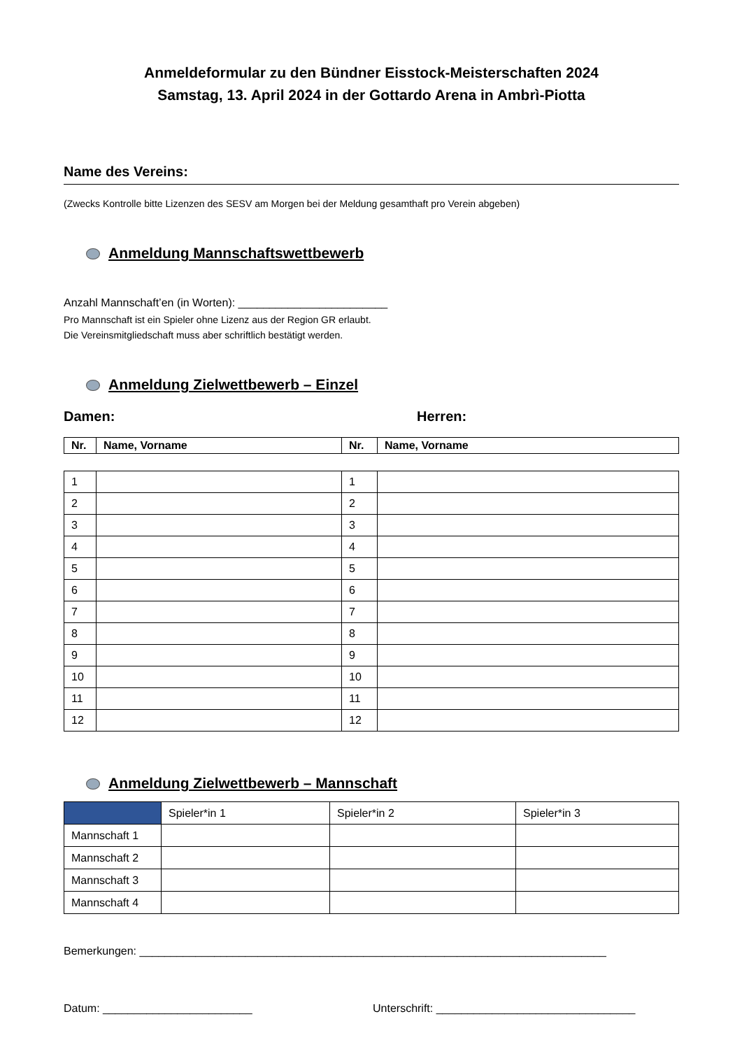Anmeldeformular zu den Bündner Eisstock-Meisterschaften 2024
Samstag, 13. April 2024 in der Gottardo Arena in Ambrì-Piotta
Name des Vereins:
(Zwecks Kontrolle bitte Lizenzen des SESV am Morgen bei der Meldung gesamthaft pro Verein abgeben)
Anmeldung Mannschaftswettbewerb
Anzahl Mannschaft’en (in Worten): ________________________
Pro Mannschaft ist ein Spieler ohne Lizenz aus der Region GR erlaubt.
Die Vereinsmitgliedschaft muss aber schriftlich bestätigt werden.
Anmeldung Zielwettbewerb – Einzel
Damen: Herren:
| Nr. | Name, Vorname | Nr. | Name, Vorname |
| --- | --- | --- | --- |
| 1 | | 1 | |
| 2 | | 2 | |
| 3 | | 3 | |
| 4 | | 4 | |
| 5 | | 5 | |
| 6 | | 6 | |
| 7 | | 7 | |
| 8 | | 8 | |
| 9 | | 9 | |
| 10 | | 10 | |
| 11 | | 11 | |
| 12 | | 12 | |
Anmeldung Zielwettbewerb – Mannschaft
| | Spieler*in 1 | Spieler*in 2 | Spieler*in 3 |
| Mannschaft 1 | | | |
| Mannschaft 2 | | | |
| Mannschaft 3 | | | |
| Mannschaft 4 | | | |
Bemerkungen: ___________________________________________________________________________
Datum: ________________________ Unterschrift: ________________________________